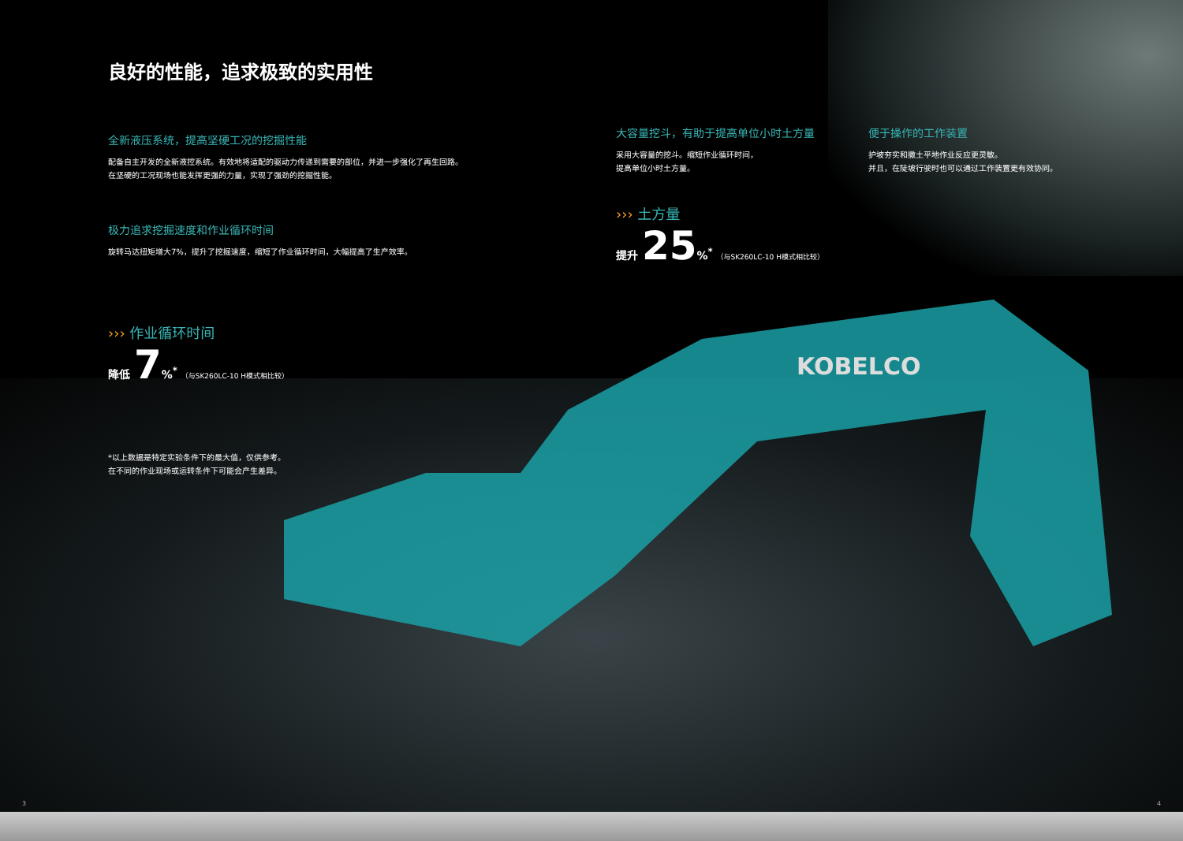KOBELCO
良好的性能，追求极致的实用性
全新液压系统，提高坚硬工况的挖掘性能
配备自主开发的全新液控系统。有效地将适配的驱动力传递到需要的部位，并进一步强化了再生回路。
在坚硬的工况现场也能发挥更强的力量，实现了强劲的挖掘性能。
极力追求挖掘速度和作业循环时间
旋转马达扭矩增大7%，提升了挖掘速度，缩短了作业循环时间，大幅提高了生产效率。
››› 作业循环时间
降低 7%<sup>*</sup> （与SK260LC-10 H模式相比较）
*以上数据是特定实验条件下的最大值，仅供参考。
在不同的作业现场或运转条件下可能会产生差异。
大容量挖斗，有助于提高单位小时土方量
采用大容量的挖斗。缩短作业循环时间，
提高单位小时土方量。
››› 土方量
提升 25%<sup>*</sup> （与SK260LC-10 H模式相比较）
便于操作的工作装置
护坡夯实和撒土平地作业反应更灵敏。
并且，在陡坡行驶时也可以通过工作装置更有效协同。
3 4